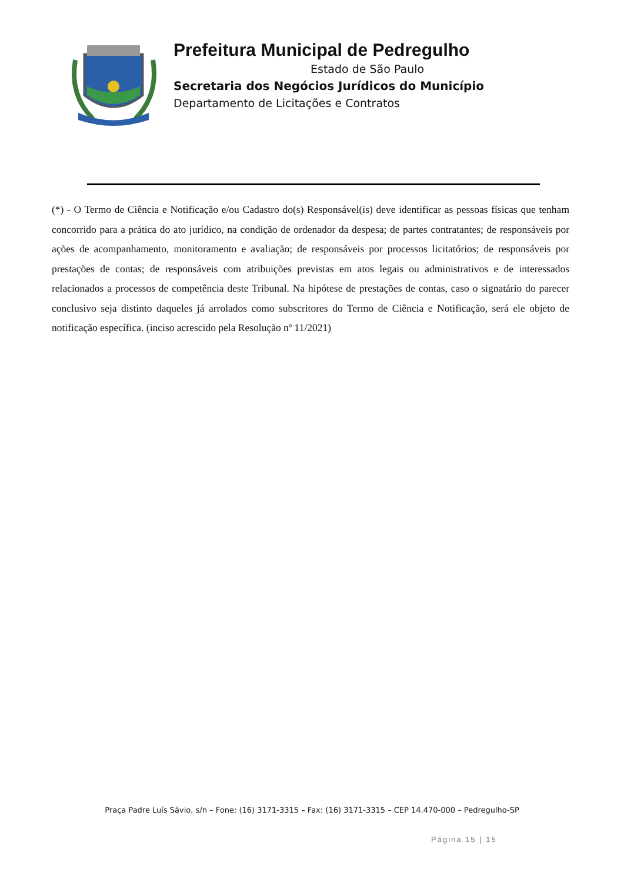Prefeitura Municipal de Pedregulho
Estado de São Paulo
Secretaria dos Negócios Jurídicos do Município
Departamento de Licitações e Contratos
(*) - O Termo de Ciência e Notificação e/ou Cadastro do(s) Responsável(is) deve identificar as pessoas físicas que tenham concorrido para a prática do ato jurídico, na condição de ordenador da despesa; de partes contratantes; de responsáveis por ações de acompanhamento, monitoramento e avaliação; de responsáveis por processos licitatórios; de responsáveis por prestações de contas; de responsáveis com atribuições previstas em atos legais ou administrativos e de interessados relacionados a processos de competência deste Tribunal. Na hipótese de prestações de contas, caso o signatário do parecer conclusivo seja distinto daqueles já arrolados como subscritores do Termo de Ciência e Notificação, será ele objeto de notificação específica. (inciso acrescido pela Resolução nº 11/2021)
Praça Padre Luís Sávio, s/n – Fone: (16) 3171-3315 – Fax: (16) 3171-3315 – CEP 14.470-000 – Pedregulho-SP
Página 15 | 15